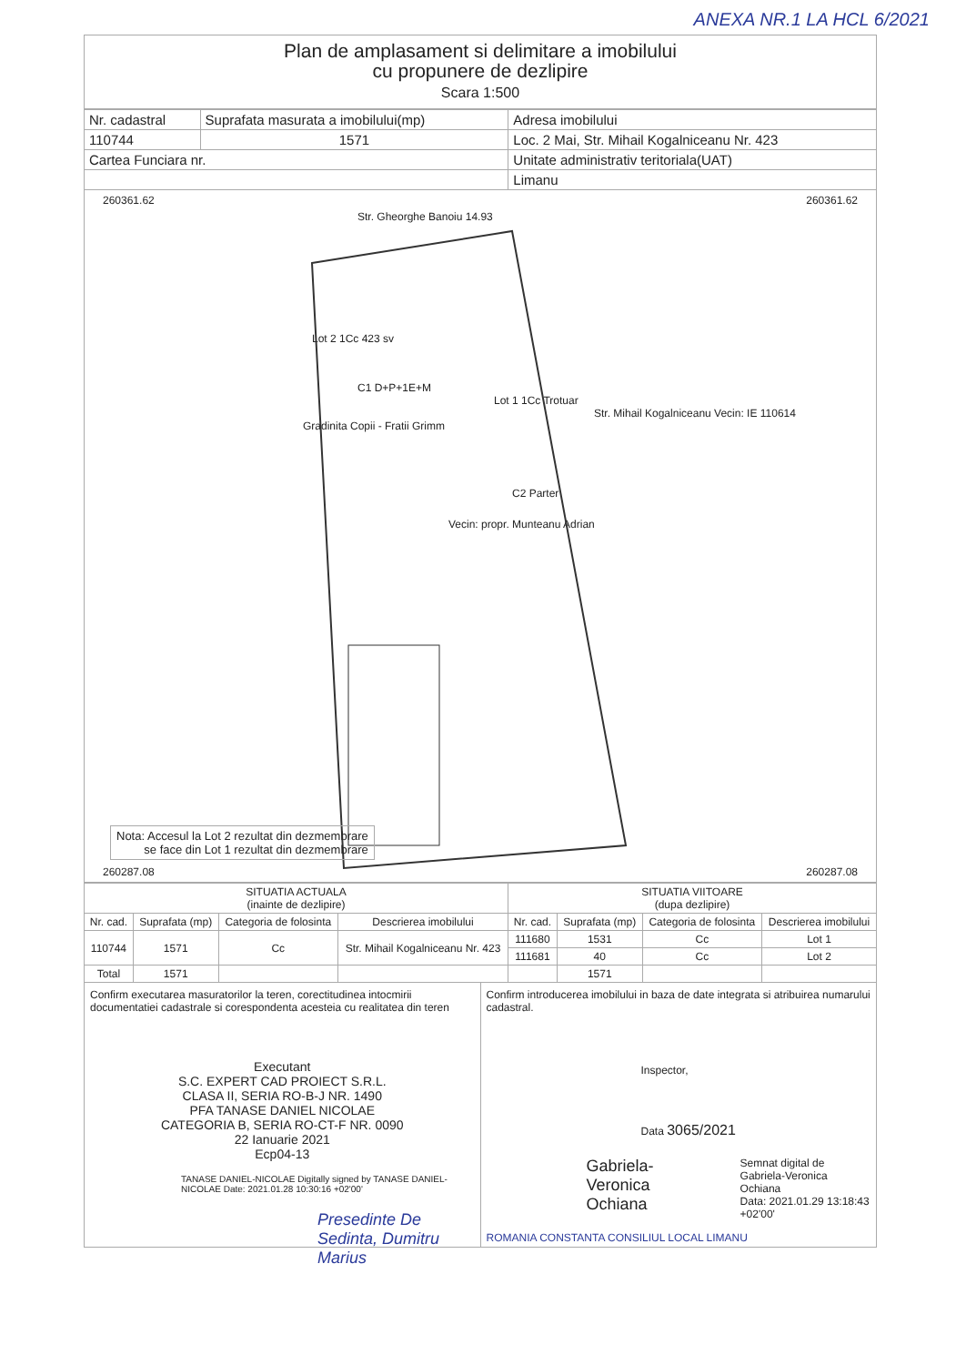ANEXA NR.1 LA HCL 6/2021
Plan de amplasament si delimitare a imobilului
cu propunere de dezlipire
Scara 1:500
| Nr. cadastral | Suprafata masurata a imobilului(mp) | Adresa imobilului |
| 110744 | 1571 | Loc. 2 Mai, Str. Mihail Kogalniceanu Nr. 423 |
| Cartea Funciara nr. | | Unitate administrativ teritoriala(UAT) |
| | | Limanu |
260361.62 260361.62
Str. Gheorghe Banoiu 14.93
Lot 2 1Cc 423 sv
C1 D+P+1E+M
Lot 1 1Cc Trotuar
Str. Mihail Kogalniceanu Vecin: IE 110614
Gradinita Copii - Fratii Grimm
C2 Parter
Vecin: propr. Munteanu Adrian
Nota: Accesul la Lot 2 rezultat din dezmembrare
se face din Lot 1 rezultat din dezmembrare
260287.08 260287.08
| SITUATIA ACTUALA (inainte de dezlipire) | | | | SITUATIA VIITOARE (dupa dezlipire) | | | |
| --- | --- | --- | --- | --- | --- | --- | --- |
| Nr. cad. | Suprafata (mp) | Categoria de folosinta | Descrierea imobilului | Nr. cad. | Suprafata (mp) | Categoria de folosinta | Descrierea imobilului |
| 110744 | 1571 | Cc | Str. Mihail Kogalniceanu Nr. 423 | 111680 | 1531 | Cc | Lot 1 |
| | | | | 111681 | 40 | Cc | Lot 2 |
| Total | 1571 | | | | 1571 | | |
Confirm executarea masuratorilor la teren, corectitudinea intocmirii documentatiei cadastrale si corespondenta acesteia cu realitatea din teren
Executant
S.C. EXPERT CAD PROIECT S.R.L.
CLASA II, SERIA RO-B-J NR. 1490
PFA TANASE DANIEL NICOLAE
CATEGORIA B, SERIA RO-CT-F NR. 0090
22 Ianuarie 2021
Ecp04-13
TANASE DANIEL-NICOLAE Digitally signed by TANASE DANIEL-NICOLAE Date: 2021.01.28 10:30:16 +02'00'
Presedinte De Sedinta, Dumitru Marius
Confirm introducerea imobilului in baza de date integrata si atribuirea numarului cadastral.
Inspector,
Data 3065/2021
Gabriela-Veronica Ochiana
Semnat digital de Gabriela-Veronica Ochiana
Data: 2021.01.29 13:18:43 +02'00'
ROMANIA CONSTANTA CONSILIUL LOCAL LIMANU